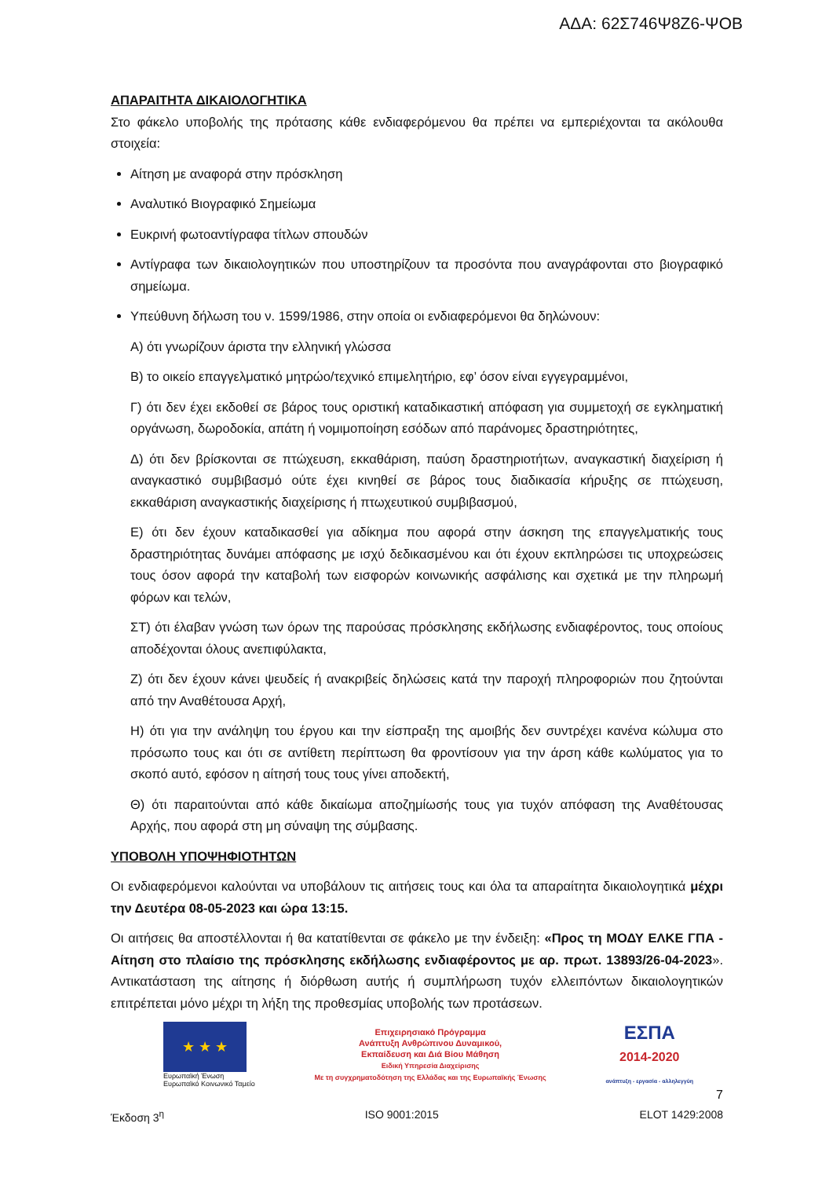ΑΔΑ: 62Σ746Ψ8Ζ6-ΨΟΒ
ΑΠΑΡΑΙΤΗΤΑ ΔΙΚΑΙΟΛΟΓΗΤΙΚΑ
Στο φάκελο υποβολής της πρότασης κάθε ενδιαφερόμενου θα πρέπει να εμπεριέχονται τα ακόλουθα στοιχεία:
Αίτηση με αναφορά στην πρόσκληση
Αναλυτικό Βιογραφικό Σημείωμα
Ευκρινή φωτοαντίγραφα τίτλων σπουδών
Αντίγραφα των δικαιολογητικών που υποστηρίζουν τα προσόντα που αναγράφονται στο βιογραφικό σημείωμα.
Υπεύθυνη δήλωση του ν. 1599/1986, στην οποία οι ενδιαφερόμενοι θα δηλώνουν:
Α) ότι γνωρίζουν άριστα την ελληνική γλώσσα
Β) το οικείο επαγγελματικό μητρώο/τεχνικό επιμελητήριο, εφ’ όσον είναι εγγεγραμμένοι,
Γ) ότι δεν έχει εκδοθεί σε βάρος τους οριστική καταδικαστική απόφαση για συμμετοχή σε εγκληματική οργάνωση, δωροδοκία, απάτη ή νομιμοποίηση εσόδων από παράνομες δραστηριότητες,
Δ) ότι δεν βρίσκονται σε πτώχευση, εκκαθάριση, παύση δραστηριοτήτων, αναγκαστική διαχείριση ή αναγκαστικό συμβιβασμό ούτε έχει κινηθεί σε βάρος τους διαδικασία κήρυξης σε πτώχευση, εκκαθάριση αναγκαστικής διαχείρισης ή πτωχευτικού συμβιβασμού,
Ε) ότι δεν έχουν καταδικασθεί για αδίκημα που αφορά στην άσκηση της επαγγελματικής τους δραστηριότητας δυνάμει απόφασης με ισχύ δεδικασμένου και ότι έχουν εκπληρώσει τις υποχρεώσεις τους όσον αφορά την καταβολή των εισφορών κοινωνικής ασφάλισης και σχετικά με την πληρωμή φόρων και τελών,
ΣΤ) ότι έλαβαν γνώση των όρων της παρούσας πρόσκλησης εκδήλωσης ενδιαφέροντος, τους οποίους αποδέχονται όλους ανεπιφύλακτα,
Ζ) ότι δεν έχουν κάνει ψευδείς ή ανακριβείς δηλώσεις κατά την παροχή πληροφοριών που ζητούνται από την Αναθέτουσα Αρχή,
Η) ότι για την ανάληψη του έργου και την είσπραξη της αμοιβής δεν συντρέχει κανένα κώλυμα στο πρόσωπο τους και ότι σε αντίθετη περίπτωση θα φροντίσουν για την άρση κάθε κωλύματος για το σκοπό αυτό, εφόσον η αίτησή τους τους γίνει αποδεκτή,
Θ) ότι παραιτούνται από κάθε δικαίωμα αποζημίωσής τους για τυχόν απόφαση της Αναθέτουσας Αρχής, που αφορά στη μη σύναψη της σύμβασης.
ΥΠΟΒΟΛΗ ΥΠΟΨΗΦΙΟΤΗΤΩΝ
Οι ενδιαφερόμενοι καλούνται να υποβάλουν τις αιτήσεις τους και όλα τα απαραίτητα δικαιολογητικά μέχρι την Δευτέρα 08-05-2023 και ώρα 13:15.
Οι αιτήσεις θα αποστέλλονται ή θα κατατίθενται σε φάκελο με την ένδειξη: «Προς τη ΜΟΔΥ ΕΛΚΕ ΓΠΑ - Αίτηση στο πλαίσιο της πρόσκλησης εκδήλωσης ενδιαφέροντος με αρ. πρωτ. 13893/26-04-2023». Αντικατάσταση της αίτησης ή διόρθωση αυτής ή συμπλήρωση τυχόν ελλειπόντων δικαιολογητικών επιτρέπεται μόνο μέχρι τη λήξη της προθεσμίας υποβολής των προτάσεων.
★ ★ ★
Ευρωπαϊκή Ένωση
Ευρωπαϊκό Κοινωνικό Ταμείο
Επιχειρησιακό Πρόγραμμα
Ανάπτυξη Ανθρώπινου Δυναμικού,
Εκπαίδευση και Διά Βίου Μάθηση
Ειδική Υπηρεσία Διαχείρισης
Με τη συγχρηματοδότηση της Ελλάδας και της Ευρωπαϊκής Ένωσης
ΕΣΠΑ
2014-2020
ανάπτυξη - εργασία - αλληλεγγύη
7
Έκδοση 3<sup>η</sup> ISO 9001:2015 ELOT 1429:2008